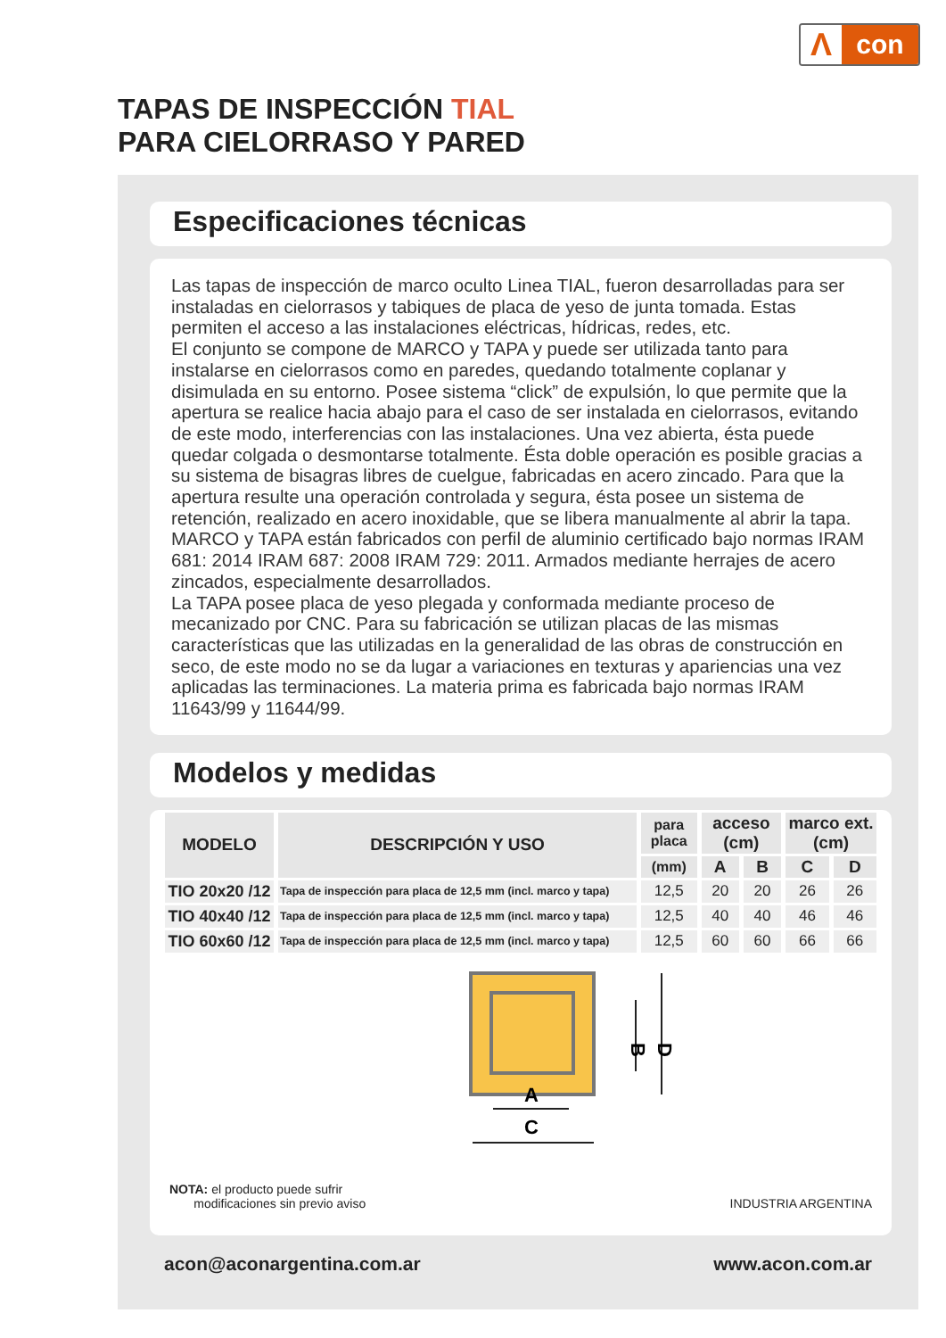Λ
con
TAPAS DE INSPECCIÓN TIAL
PARA CIELORRASO Y PARED
Especificaciones técnicas
Las tapas de inspección de marco oculto Linea TIAL, fueron desarrolladas para ser instaladas en cielorrasos y tabiques de placa de yeso de junta tomada. Estas permiten el acceso a las instalaciones eléctricas, hídricas, redes, etc.
El conjunto se compone de MARCO y TAPA y puede ser utilizada tanto para instalarse en cielorrasos como en paredes, quedando totalmente coplanar y disimulada en su entorno. Posee sistema “click” de expulsión, lo que permite que la apertura se realice hacia abajo para el caso de ser instalada en cielorrasos, evitando de este modo, interferencias con las instalaciones. Una vez abierta, ésta puede quedar colgada o desmontarse totalmente. Ésta doble operación es posible gracias a su sistema de bisagras libres de cuelgue, fabricadas en acero zincado. Para que la apertura resulte una operación controlada y segura, ésta posee un sistema de retención, realizado en acero inoxidable, que se libera manualmente al abrir la tapa.
MARCO y TAPA están fabricados con perfil de aluminio certificado bajo normas IRAM 681: 2014 IRAM 687: 2008 IRAM 729: 2011. Armados mediante herrajes de acero zincados, especialmente desarrollados.
La TAPA posee placa de yeso plegada y conformada mediante proceso de mecanizado por CNC. Para su fabricación se utilizan placas de las mismas características que las utilizadas en la generalidad de las obras de construcción en seco, de este modo no se da lugar a variaciones en texturas y apariencias una vez aplicadas las terminaciones. La materia prima es fabricada bajo normas IRAM 11643/99 y 11644/99.
Modelos y medidas
| MODELO | DESCRIPCIÓN Y USO | para placa | acceso (cm) | | marco ext. (cm) | |
| --- | --- | --- | --- | --- | --- | --- |
| | | (mm) | A | B | C | D |
| TIO 20x20 /12 | Tapa de inspección para placa de 12,5 mm (incl. marco y tapa) | 12,5 | 20 | 20 | 26 | 26 |
| TIO 40x40 /12 | Tapa de inspección para placa de 12,5 mm (incl. marco y tapa) | 12,5 | 40 | 40 | 46 | 46 |
| TIO 60x60 /12 | Tapa de inspección para placa de 12,5 mm (incl. marco y tapa) | 12,5 | 60 | 60 | 66 | 66 |
B
D
A
C
NOTA: el producto puede sufrir
modificaciones sin previo aviso
INDUSTRIA ARGENTINA
acon@aconargentina.com.ar www.acon.com.ar